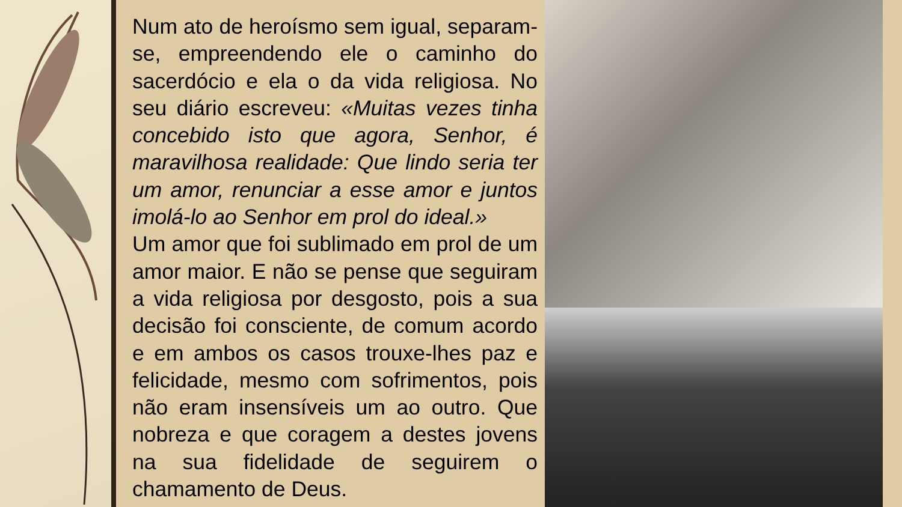Num ato de heroísmo sem igual, separam-se, empreendendo ele o caminho do sacerdócio e ela o da vida religiosa. No seu diário escreveu: «Muitas vezes tinha concebido isto que agora, Senhor, é maravilhosa realidade: Que lindo seria ter um amor, renunciar a esse amor e juntos imolá-lo ao Senhor em prol do ideal.»
Um amor que foi sublimado em prol de um amor maior. E não se pense que seguiram a vida religiosa por desgosto, pois a sua decisão foi consciente, de comum acordo e em ambos os casos trouxe-lhes paz e felicidade, mesmo com sofrimentos, pois não eram insensíveis um ao outro. Que nobreza e que coragem a destes jovens na sua fidelidade de seguirem o chamamento de Deus.